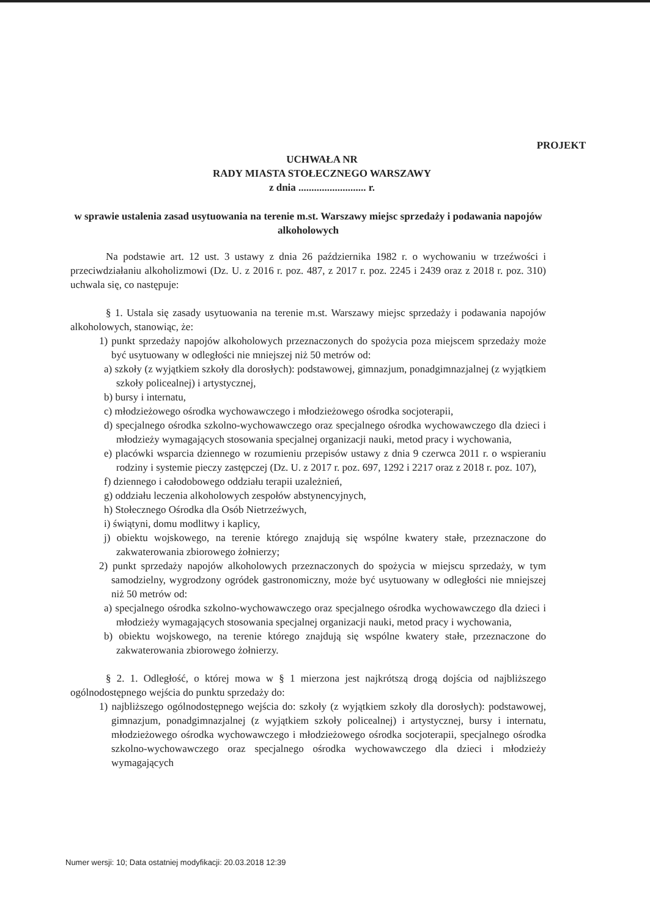PROJEKT
UCHWAŁA NR
RADY MIASTA STOŁECZNEGO WARSZAWY
z dnia .......................... r.
w sprawie ustalenia zasad usytuowania na terenie m.st. Warszawy miejsc sprzedaży i podawania napojów alkoholowych
Na podstawie art. 12 ust. 3 ustawy z dnia 26 października 1982 r. o wychowaniu w trzeźwości i przeciwdziałaniu alkoholizmowi (Dz. U. z 2016 r. poz. 487, z 2017 r. poz. 2245 i 2439 oraz z 2018 r. poz. 310) uchwala się, co następuje:
§ 1. Ustala się zasady usytuowania na terenie m.st. Warszawy miejsc sprzedaży i podawania napojów alkoholowych, stanowiąc, że:
1) punkt sprzedaży napojów alkoholowych przeznaczonych do spożycia poza miejscem sprzedaży może być usytuowany w odległości nie mniejszej niż 50 metrów od:
a) szkoły (z wyjątkiem szkoły dla dorosłych): podstawowej, gimnazjum, ponadgimnazjalnej (z wyjątkiem szkoły policealnej) i artystycznej,
b) bursy i internatu,
c) młodzieżowego ośrodka wychowawczego i młodzieżowego ośrodka socjoterapii,
d) specjalnego ośrodka szkolno-wychowawczego oraz specjalnego ośrodka wychowawczego dla dzieci i młodzieży wymagających stosowania specjalnej organizacji nauki, metod pracy i wychowania,
e) placówki wsparcia dziennego w rozumieniu przepisów ustawy z dnia 9 czerwca 2011 r. o wspieraniu rodziny i systemie pieczy zastępczej (Dz. U. z 2017 r. poz. 697, 1292 i 2217 oraz z 2018 r. poz. 107),
f) dziennego i całodobowego oddziału terapii uzależnień,
g) oddziału leczenia alkoholowych zespołów abstynencyjnych,
h) Stołecznego Ośrodka dla Osób Nietrzeźwych,
i) świątyni, domu modlitwy i kaplicy,
j) obiektu wojskowego, na terenie którego znajdują się wspólne kwatery stałe, przeznaczone do zakwaterowania zbiorowego żołnierzy;
2) punkt sprzedaży napojów alkoholowych przeznaczonych do spożycia w miejscu sprzedaży, w tym samodzielny, wygrodzony ogródek gastronomiczny, może być usytuowany w odległości nie mniejszej niż 50 metrów od:
a) specjalnego ośrodka szkolno-wychowawczego oraz specjalnego ośrodka wychowawczego dla dzieci i młodzieży wymagających stosowania specjalnej organizacji nauki, metod pracy i wychowania,
b) obiektu wojskowego, na terenie którego znajdują się wspólne kwatery stałe, przeznaczone do zakwaterowania zbiorowego żołnierzy.
§ 2. 1. Odległość, o której mowa w § 1 mierzona jest najkrótszą drogą dojścia od najbliższego ogólnodostępnego wejścia do punktu sprzedaży do:
1) najbliższego ogólnodostępnego wejścia do: szkoły (z wyjątkiem szkoły dla dorosłych): podstawowej, gimnazjum, ponadgimnazjalnej (z wyjątkiem szkoły policealnej) i artystycznej, bursy i internatu, młodzieżowego ośrodka wychowawczego i młodzieżowego ośrodka socjoterapii, specjalnego ośrodka szkolno-wychowawczego oraz specjalnego ośrodka wychowawczego dla dzieci i młodzieży wymagających
Numer wersji: 10; Data ostatniej modyfikacji: 20.03.2018 12:39